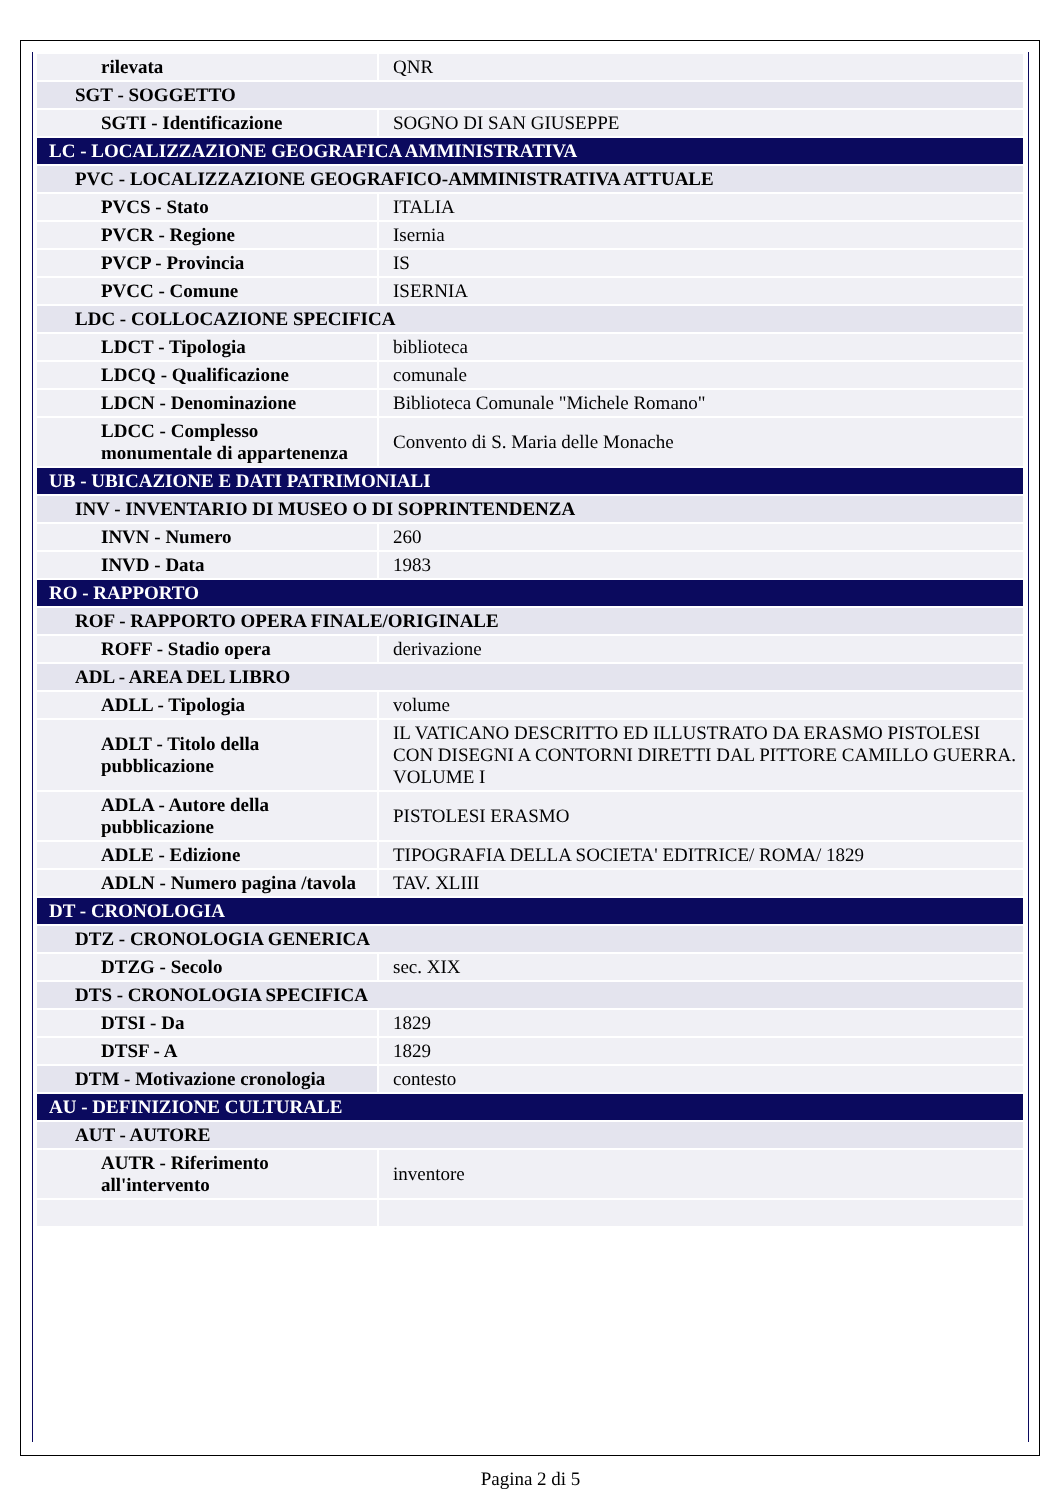| rilevata | QNR |
| SGT - SOGGETTO | |
| SGTI - Identificazione | SOGNO DI SAN GIUSEPPE |
| LC - LOCALIZZAZIONE GEOGRAFICA AMMINISTRATIVA | |
| PVC - LOCALIZZAZIONE GEOGRAFICO-AMMINISTRATIVA ATTUALE | |
| PVCS - Stato | ITALIA |
| PVCR - Regione | Isernia |
| PVCP - Provincia | IS |
| PVCC - Comune | ISERNIA |
| LDC - COLLOCAZIONE SPECIFICA | |
| LDCT - Tipologia | biblioteca |
| LDCQ - Qualificazione | comunale |
| LDCN - Denominazione | Biblioteca Comunale "Michele Romano" |
| LDCC - Complesso monumentale di appartenenza | Convento di S. Maria delle Monache |
| UB - UBICAZIONE E DATI PATRIMONIALI | |
| INV - INVENTARIO DI MUSEO O DI SOPRINTENDENZA | |
| INVN - Numero | 260 |
| INVD - Data | 1983 |
| RO - RAPPORTO | |
| ROF - RAPPORTO OPERA FINALE/ORIGINALE | |
| ROFF - Stadio opera | derivazione |
| ADL - AREA DEL LIBRO | |
| ADLL - Tipologia | volume |
| ADLT - Titolo della pubblicazione | IL VATICANO DESCRITTO ED ILLUSTRATO DA ERASMO PISTOLESI CON DISEGNI A CONTORNI DIRETTI DAL PITTORE CAMILLO GUERRA. VOLUME I |
| ADLA - Autore della pubblicazione | PISTOLESI ERASMO |
| ADLE - Edizione | TIPOGRAFIA DELLA SOCIETA' EDITRICE/ ROMA/ 1829 |
| ADLN - Numero pagina /tavola | TAV. XLIII |
| DT - CRONOLOGIA | |
| DTZ - CRONOLOGIA GENERICA | |
| DTZG - Secolo | sec. XIX |
| DTS - CRONOLOGIA SPECIFICA | |
| DTSI - Da | 1829 |
| DTSF - A | 1829 |
| DTM - Motivazione cronologia | contesto |
| AU - DEFINIZIONE CULTURALE | |
| AUT - AUTORE | |
| AUTR - Riferimento all'intervento | inventore |
Pagina 2 di 5